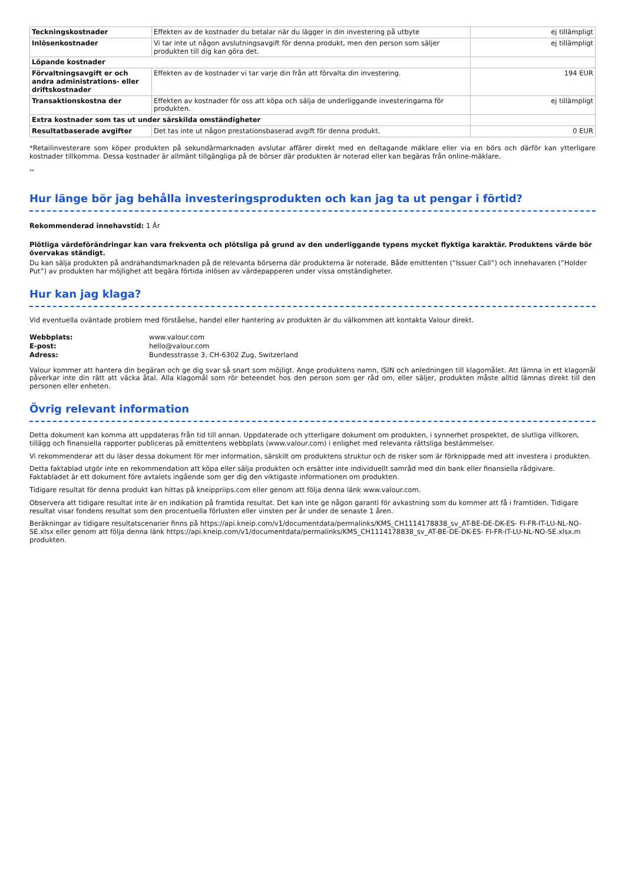| Teckningskostnader | Effekten av de kostnader du betalar när du lägger in din investering på utbyte | ej tillämpligt |
| Inlösenkostnader | Vi tar inte ut någon avslutningsavgift för denna produkt, men den person som säljer produkten till dig kan göra det. | ej tillämpligt |
| Löpande kostnader | | |
| Förvaltningsavgift er och andra administrations- eller driftskostnader | Effekten av de kostnader vi tar varje din från att förvalta din investering. | 194 EUR |
| Transaktionskostna der | Effekten av kostnader för oss att köpa och sälja de underliggande investeringarna för produkten. | ej tillämpligt |
| Extra kostnader som tas ut under särskilda omständigheter | | |
| Resultatbaserade avgifter | Det tas inte ut någon prestationsbaserad avgift för denna produkt. | 0 EUR |
*Retailinvesterare som köper produkten på sekundärmarknaden avslutar affärer direkt med en deltagande mäklare eller via en börs och därför kan ytterligare kostnader tillkomma. Dessa kostnader är allmänt tillgängliga på de börser där produkten är noterad eller kan begäras från online-mäklare.
**
Hur länge bör jag behålla investeringsprodukten och kan jag ta ut pengar i förtid?
Rekommenderad innehavstid: 1 År
Plötliga värdeförändringar kan vara frekventa och plötsliga på grund av den underliggande typens mycket flyktiga karaktär. Produktens värde bör övervakas ständigt.
Du kan sälja produkten på andrahandsmarknaden på de relevanta börserna där produkterna är noterade. Både emittenten (“Issuer Call”) och innehavaren (”Holder Put”) av produkten har möjlighet att begära förtida inlösen av värdepapperen under vissa omständigheter.
Hur kan jag klaga?
Vid eventuella oväntade problem med förståelse, handel eller hantering av produkten är du välkommen att kontakta Valour direkt.
Webbplats: www.valour.com E-post: hello@valour.com Adress: Bundesstrasse 3, CH-6302 Zug, Switzerland
Valour kommer att hantera din begäran och ge dig svar så snart som möjligt. Ange produktens namn, ISIN och anledningen till klagomålet. Att lämna in ett klagomål påverkar inte din rätt att väcka åtal. Alla klagomål som rör beteendet hos den person som ger råd om, eller säljer, produkten måste alltid lämnas direkt till den personen eller enheten.
Övrig relevant information
Detta dokument kan komma att uppdateras från tid till annan. Uppdaterade och ytterligare dokument om produkten, i synnerhet prospektet, de slutliga villkoren, tillägg och finansiella rapporter publiceras på emittentens webbplats (www.valour.com) i enlighet med relevanta rättsliga bestämmelser.
Vi rekommenderar att du läser dessa dokument för mer information, särskilt om produktens struktur och de risker som är förknippade med att investera i produkten.
Detta faktablad utgör inte en rekommendation att köpa eller sälja produkten och ersätter inte individuellt samråd med din bank eller finansiella rådgivare. Faktabladet är ett dokument före avtalets ingående som ger dig den viktigaste informationen om produkten.
Tidigare resultat för denna produkt kan hittas på kneippriips.com eller genom att följa denna länk www.valour.com.
Observera att tidigare resultat inte är en indikation på framtida resultat. Det kan inte ge någon garanti för avkastning som du kommer att få i framtiden. Tidigare resultat visar fondens resultat som den procentuella förlusten eller vinsten per år under de senaste 1 åren.
Beräkningar av tidigare resultatscenarier finns på https://api.kneip.com/v1/documentdata/permalinks/KMS_CH1114178838_sv_AT-BE-DE-DK-ES- FI-FR-IT-LU-NL-NO-SE.xlsx eller genom att följa denna länk https://api.kneip.com/v1/documentdata/permalinks/KMS_CH1114178838_sv_AT-BE-DE-DK-ES- FI-FR-IT-LU-NL-NO-SE.xlsx.m produkten.